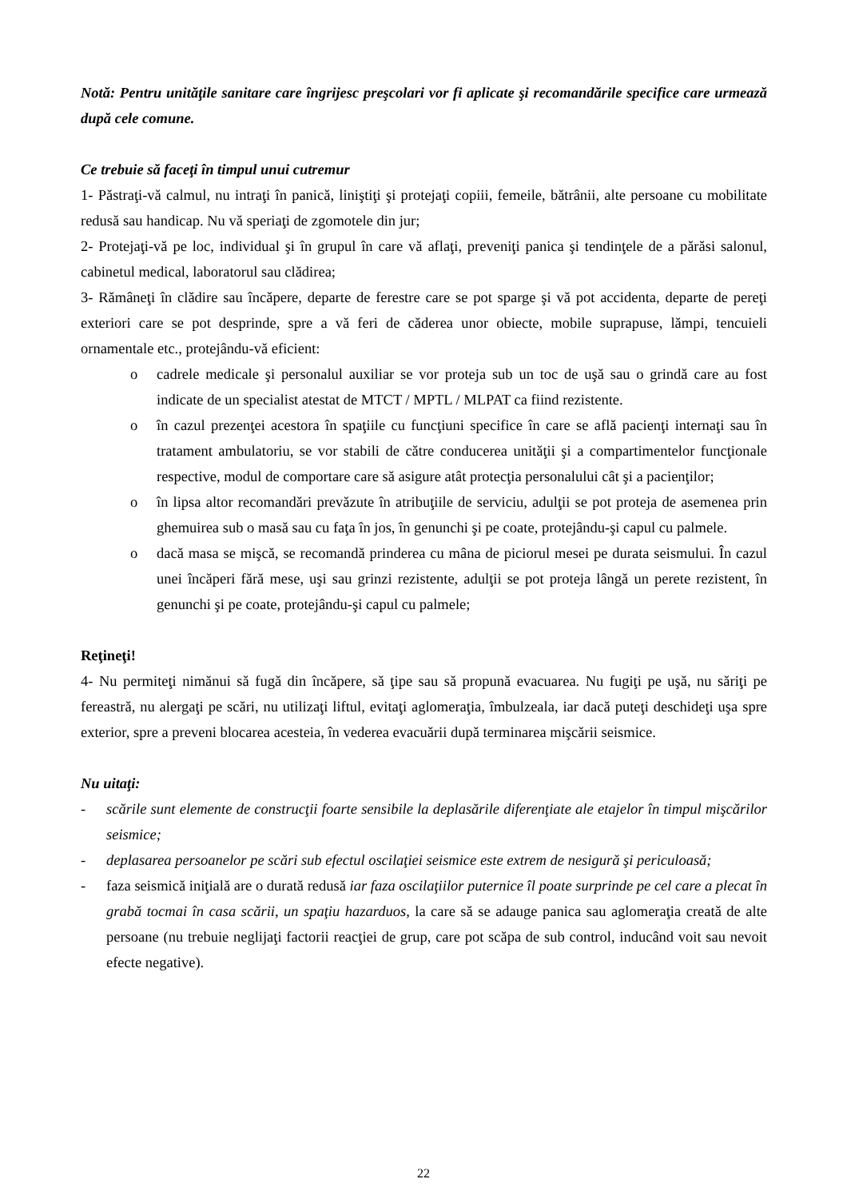Notă: Pentru unităţile sanitare care îngrijesc preşcolari vor fi aplicate şi recomandările specifice care urmează după cele comune.
Ce trebuie să faceţi în timpul unui cutremur
1- Păstraţi-vă calmul, nu intraţi în panică, liniştiţi şi protejaţi copiii, femeile, bătrânii, alte persoane cu mobilitate redusă sau handicap. Nu vă speriaţi de zgomotele din jur;
2- Protejaţi-vă pe loc, individual şi în grupul în care vă aflaţi, preveniţi panica şi tendinţele de a părăsi salonul, cabinetul medical, laboratorul sau clădirea;
3- Rămâneţi în clădire sau încăpere, departe de ferestre care se pot sparge şi vă pot accidenta, departe de pereţi exteriori care se pot desprinde, spre a vă feri de căderea unor obiecte, mobile suprapuse, lămpi, tencuieli ornamentale etc., protejându-vă eficient:
o cadrele medicale şi personalul auxiliar se vor proteja sub un toc de uşă sau o grindă care au fost indicate de un specialist atestat de MTCT / MPTL / MLPAT ca fiind rezistente.
o în cazul prezenţei acestora în spaţiile cu funcţiuni specifice în care se află pacienţi internaţi sau în tratament ambulatoriu, se vor stabili de către conducerea unităţii şi a compartimentelor funcţionale respective, modul de comportare care să asigure atât protecţia personalului cât şi a pacienţilor;
o în lipsa altor recomandări prevăzute în atribuţiile de serviciu, adulţii se pot proteja de asemenea prin ghemuirea sub o masă sau cu faţa în jos, în genunchi şi pe coate, protejându-şi capul cu palmele.
o dacă masa se mişcă, se recomandă prinderea cu mâna de piciorul mesei pe durata seismului. În cazul unei încăperi fără mese, uşi sau grinzi rezistente, adulţii se pot proteja lângă un perete rezistent, în genunchi şi pe coate, protejându-şi capul cu palmele;
Reţineţi!
4- Nu permiteţi nimănui să fugă din încăpere, să ţipe sau să propună evacuarea. Nu fugiţi pe uşă, nu săriţi pe fereastră, nu alergaţi pe scări, nu utilizaţi liftul, evitaţi aglomeraţia, îmbulzeala, iar dacă puteţi deschideţi uşa spre exterior, spre a preveni blocarea acesteia, în vederea evacuării după terminarea mişcării seismice.
Nu uitaţi:
- scările sunt elemente de construcţii foarte sensibile la deplasările diferenţiate ale etajelor în timpul mişcărilor seismice;
- deplasarea persoanelor pe scări sub efectul oscilaţiei seismice este extrem de nesigură şi periculoasă;
- faza seismică iniţială are o durată redusă iar faza oscilaţiilor puternice îl poate surprinde pe cel care a plecat în grabă tocmai în casa scării, un spaţiu hazarduos, la care să se adauge panica sau aglomeraţia creată de alte persoane (nu trebuie neglijaţi factorii reacţiei de grup, care pot scăpa de sub control, inducând voit sau nevoit efecte negative).
22